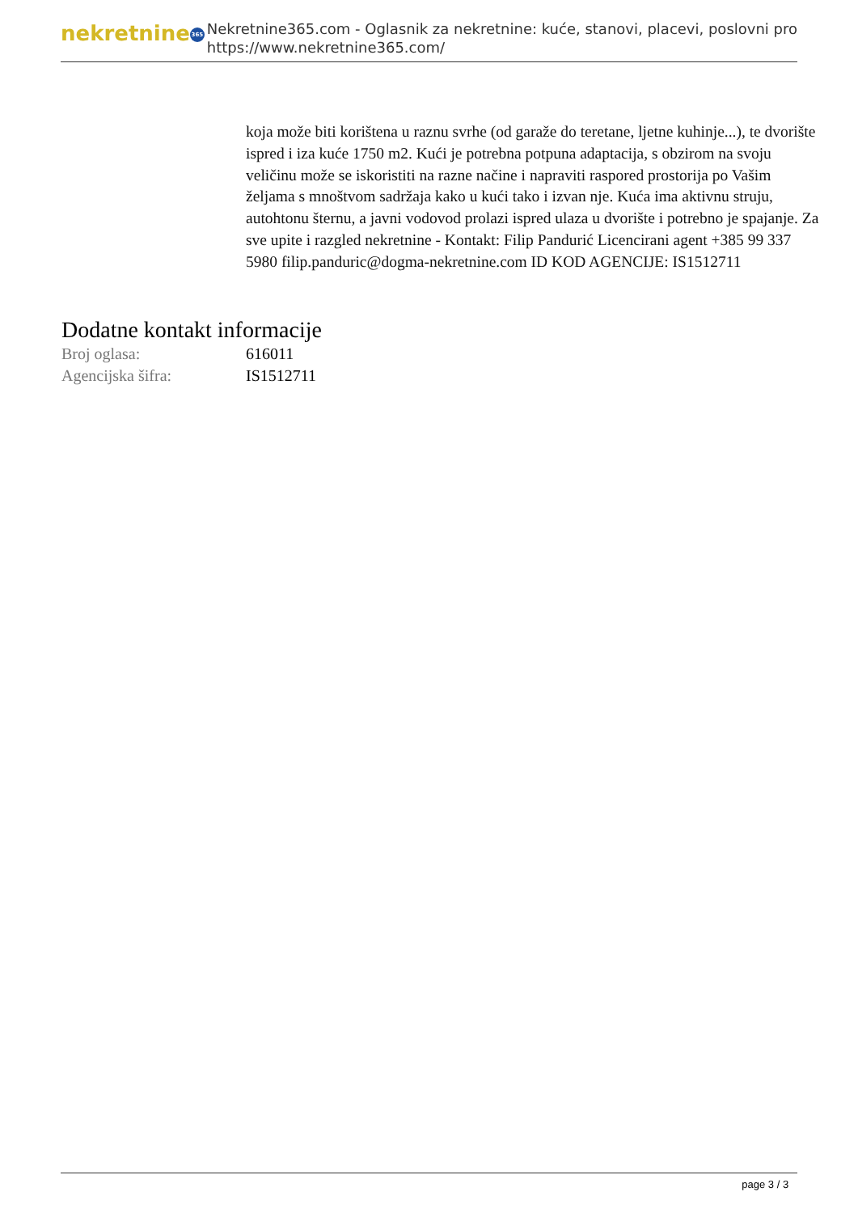nekretnine 365
Nekretnine365.com - Oglasnik za nekretnine: kuće, stanovi, placevi, poslovni pro
https://www.nekretnine365.com/
koja može biti korištena u raznu svrhe (od garaže do teretane, ljetne kuhinje...), te dvorište ispred i iza kuće 1750 m2. Kući je potrebna potpuna adaptacija, s obzirom na svoju veličinu može se iskoristiti na razne načine i napraviti raspored prostorija po Vašim željama s mnoštvom sadržaja kako u kući tako i izvan nje. Kuća ima aktivnu struju, autohtonu šternu, a javni vodovod prolazi ispred ulaza u dvorište i potrebno je spajanje. Za sve upite i razgled nekretnine - Kontakt: Filip Pandurić Licencirani agent +385 99 337 5980 filip.panduric@dogma-nekretnine.com ID KOD AGENCIJE: IS1512711
Dodatne kontakt informacije
| Broj oglasa: | 616011 |
| Agencijska šifra: | IS1512711 |
page 3 / 3